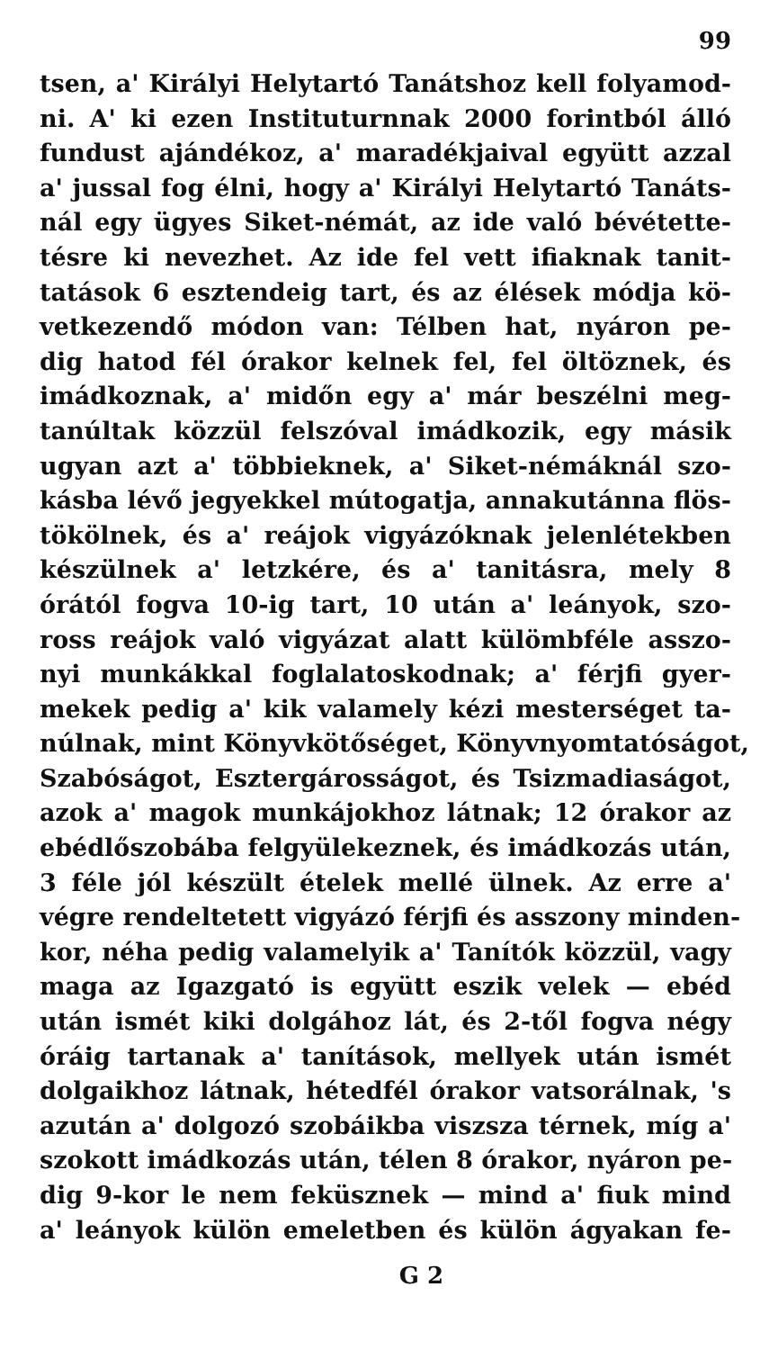99
tsen, a' Királyi Helytartó Tanátshoz kell folyamod-
ni. A' ki ezen Instituturnnak 2000 forintból álló
fundust ajándékoz, a' maradékjaival együtt azzal
a' jussal fog élni, hogy a' Királyi Helytartó Tanáts-
nál egy ügyes Siket-némát, az ide való bévétette-
tésre ki nevezhet. Az ide fel vett ifiaknak tanit-
tatások 6 esztendeig tart, és az élések módja kö-
vetkezendő módon van: Télben hat, nyáron pe-
dig hatod fél órakor kelnek fel, fel öltöznek, és
imádkoznak, a' midőn egy a' már beszélni meg-
tanúltak közzül felszóval imádkozik, egy másik
ugyan azt a' többieknek, a' Siket-némáknál szo-
kásba lévő jegyekkel mútogatja, annakutánna flös-
tökölnek, és a' reájok vigyázóknak jelenlétekben
készülnek a' letzkére, és a' tanitásra, mely 8
órától fogva 10-ig tart, 10 után a' leányok, szo-
ross reájok való vigyázat alatt külömbféle asszo-
nyi munkákkal foglalatoskodnak; a' férjfi gyer-
mekek pedig a' kik valamely kézi mesterséget ta-
núlnak, mint Könyvkötőséget, Könyvnyomtatóságot,
Szabóságot, Esztergárosságot, és Tsizmadiaságot,
azok a' magok munkájokhoz látnak; 12 órakor az
ebédlőszobába felgyülekeznek, és imádkozás után,
3 féle jól készült ételek mellé ülnek. Az erre a'
végre rendeltetett vigyázó férjfi és asszony minden-
kor, néha pedig valamelyik a' Tanítók közzül, vagy
maga az Igazgató is együtt eszik velek — ebéd
után ismét kiki dolgához lát, és 2-től fogva négy
óráig tartanak a' tanítások, mellyek után ismét
dolgaikhoz látnak, hétedfél órakor vatsorálnak, 's
azután a' dolgozó szobáikba viszsza térnek, míg a'
szokott imádkozás után, télen 8 órakor, nyáron pe-
dig 9-kor le nem feküsznek — mind a' fiuk mind
a' leányok külön emeletben és külön ágyakan fe-
G 2